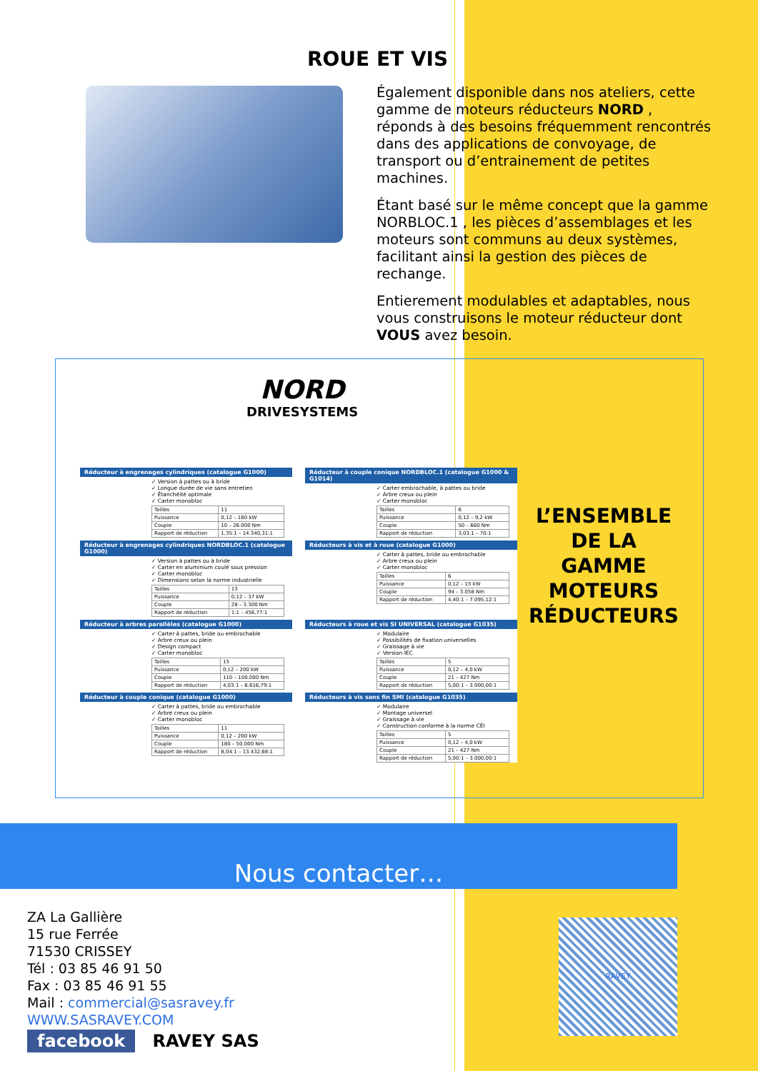ROUE ET VIS
Également disponible dans nos ateliers, cette gamme de moteurs réducteurs NORD , réponds à des besoins fréquemment rencontrés dans des applications de convoyage, de transport ou d’entrainement de petites machines.
Étant basé sur le même concept que la gamme NORBLOC.1 , les pièces d’assemblages et les moteurs sont communs au deux systèmes, facilitant ainsi la gestion des pièces de rechange.
Entierement modulables et adaptables, nous vous construisons le moteur réducteur dont VOUS avez besoin.
NORD
DRIVESYSTEMS
Réducteur à engrenages cylindriques (catalogue G1000)
✓ Version à pattes ou à bride
✓ Longue durée de vie sans entretien
✓ Étanchéité optimale
✓ Carter monobloc
| Tailles | 11 |
| Puissance | 0,12 – 160 kW |
| Couple | 10 – 26.000 Nm |
| Rapport de réduction | 1,35:1 – 14.340,31:1 |
Réducteur à couple conique NORDBLOC.1 (catalogue G1000 & G1014)
✓ Carter embrochable, à pattes ou bride
✓ Arbre creux ou plein
✓ Carter monobloc
| Tailles | 6 |
| Puissance | 0,12 – 9,2 kW |
| Couple | 50 – 660 Nm |
| Rapport de réduction | 3,03:1 – 70:1 |
Réducteur à engrenages cylindriques NORDBLOC.1 (catalogue G1000)
✓ Version à pattes ou à bride
✓ Carter en aluminium coulé sous pression
✓ Carter monobloc
✓ Dimensions selon la norme industrielle
| Tailles | 13 |
| Puissance | 0,12 – 37 kW |
| Couple | 28 – 3.300 Nm |
| Rapport de réduction | 1:1 – 456,77:1 |
Réducteurs à vis et à roue (catalogue G1000)
✓ Carter à pattes, bride ou embrochable
✓ Arbre creux ou plein
✓ Carter monobloc
| Tailles | 6 |
| Puissance | 0,12 – 15 kW |
| Couple | 94 – 3.058 Nm |
| Rapport de réduction | 4,40:1 – 7.095,12:1 |
Réducteur à arbres parallèles (catalogue G1000)
✓ Carter à pattes, bride ou embrochable
✓ Arbre creux ou plein
✓ Design compact
✓ Carter monobloc
| Tailles | 15 |
| Puissance | 0,12 – 200 kW |
| Couple | 110 – 100.000 Nm |
| Rapport de réduction | 4,03:1 – 6.616,79:1 |
Réducteurs à roue et vis SI UNIVERSAL (catalogue G1035)
✓ Modulaire
✓ Possibilités de fixation universelles
✓ Graissage à vie
✓ Version IEC
| Tailles | 5 |
| Puissance | 0,12 – 4,0 kW |
| Couple | 21 – 427 Nm |
| Rapport de réduction | 5,00:1 – 3.000,00:1 |
Réducteur à couple conique (catalogue G1000)
✓ Carter à pattes, bride ou embrochable
✓ Arbre creux ou plein
✓ Carter monobloc
| Tailles | 11 |
| Puissance | 0,12 – 200 kW |
| Couple | 180 – 50.000 Nm |
| Rapport de réduction | 8,04:1 – 13.432,68:1 |
Réducteurs à vis sans fin SMI (catalogue G1035)
✓ Modulaire
✓ Montage universel
✓ Graissage à vie
✓ Construction conforme à la norme CEI
| Tailles | 5 |
| Puissance | 0,12 – 4,0 kW |
| Couple | 21 – 427 Nm |
| Rapport de réduction | 5,00:1 – 3.000,00:1 |
L’ENSEMBLE DE LA GAMME MOTEURS RÉDUCTEURS
Nous contacter…
ZA La Gallière
15 rue Ferrée
71530 CRISSEY
Tél : 03 85 46 91 50
Fax : 03 85 46 91 55
Mail : commercial@sasravey.fr
WWW.SASRAVEY.COM
facebook RAVEY SAS
RAVEY